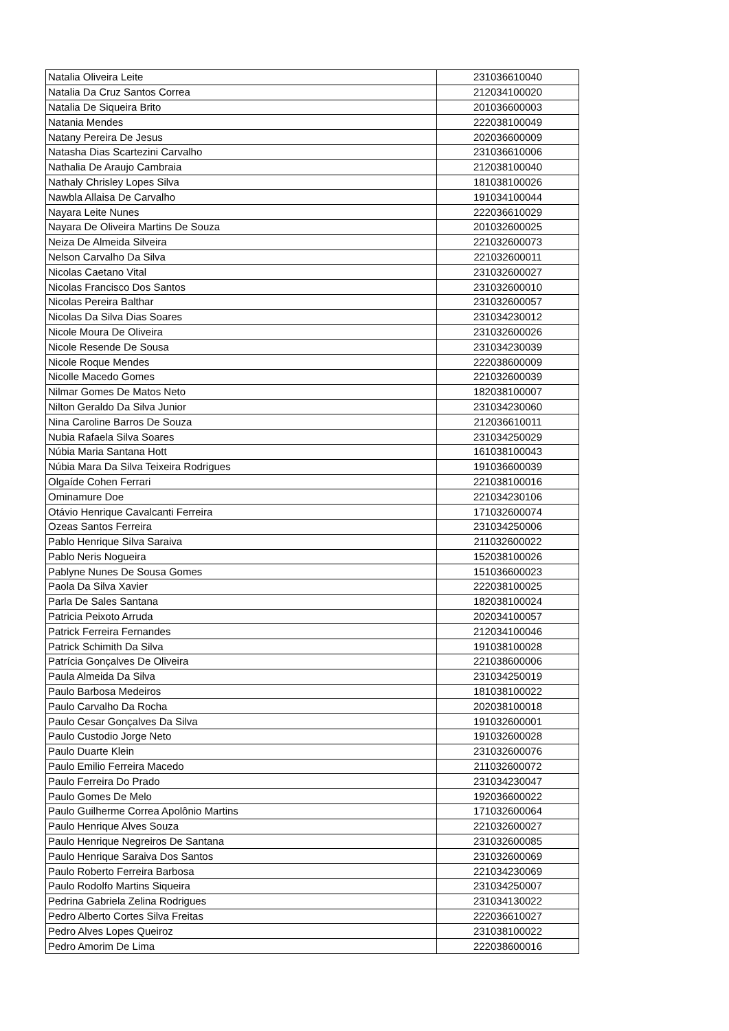| Natalia Oliveira Leite | 231036610040 |
| Natalia Da Cruz Santos Correa | 212034100020 |
| Natalia De Siqueira Brito | 201036600003 |
| Natania Mendes | 222038100049 |
| Natany Pereira De Jesus | 202036600009 |
| Natasha Dias Scartezini Carvalho | 231036610006 |
| Nathalia De Araujo Cambraia | 212038100040 |
| Nathaly Chrisley Lopes Silva | 181038100026 |
| Nawbla Allaisa De Carvalho | 191034100044 |
| Nayara Leite Nunes | 222036610029 |
| Nayara De Oliveira Martins De Souza | 201032600025 |
| Neiza De Almeida Silveira | 221032600073 |
| Nelson Carvalho Da Silva | 221032600011 |
| Nicolas Caetano Vital | 231032600027 |
| Nicolas Francisco Dos Santos | 231032600010 |
| Nicolas Pereira Balthar | 231032600057 |
| Nicolas Da Silva Dias Soares | 231034230012 |
| Nicole Moura De Oliveira | 231032600026 |
| Nicole Resende De Sousa | 231034230039 |
| Nicole Roque Mendes | 222038600009 |
| Nicolle Macedo Gomes | 221032600039 |
| Nilmar Gomes De Matos Neto | 182038100007 |
| Nilton Geraldo Da Silva Junior | 231034230060 |
| Nina Caroline Barros De Souza | 212036610011 |
| Nubia Rafaela Silva Soares | 231034250029 |
| Núbia Maria Santana Hott | 161038100043 |
| Núbia Mara Da Silva Teixeira Rodrigues | 191036600039 |
| Olgaíde Cohen Ferrari | 221038100016 |
| Ominamure Doe | 221034230106 |
| Otávio Henrique Cavalcanti Ferreira | 171032600074 |
| Ozeas Santos Ferreira | 231034250006 |
| Pablo Henrique Silva Saraiva | 211032600022 |
| Pablo Neris Nogueira | 152038100026 |
| Pablyne Nunes De Sousa Gomes | 151036600023 |
| Paola Da Silva Xavier | 222038100025 |
| Parla De Sales Santana | 182038100024 |
| Patricia Peixoto Arruda | 202034100057 |
| Patrick Ferreira Fernandes | 212034100046 |
| Patrick Schimith Da Silva | 191038100028 |
| Patrícia Gonçalves De Oliveira | 221038600006 |
| Paula Almeida Da Silva | 231034250019 |
| Paulo Barbosa Medeiros | 181038100022 |
| Paulo Carvalho Da Rocha | 202038100018 |
| Paulo Cesar Gonçalves Da Silva | 191032600001 |
| Paulo Custodio Jorge Neto | 191032600028 |
| Paulo Duarte Klein | 231032600076 |
| Paulo Emilio Ferreira Macedo | 211032600072 |
| Paulo Ferreira Do Prado | 231034230047 |
| Paulo Gomes De Melo | 192036600022 |
| Paulo Guilherme Correa Apolônio Martins | 171032600064 |
| Paulo Henrique Alves Souza | 221032600027 |
| Paulo Henrique Negreiros De Santana | 231032600085 |
| Paulo Henrique Saraiva Dos Santos | 231032600069 |
| Paulo Roberto Ferreira Barbosa | 221034230069 |
| Paulo Rodolfo Martins Siqueira | 231034250007 |
| Pedrina Gabriela Zelina Rodrigues | 231034130022 |
| Pedro Alberto Cortes Silva Freitas | 222036610027 |
| Pedro Alves Lopes Queiroz | 231038100022 |
| Pedro Amorim De Lima | 222038600016 |